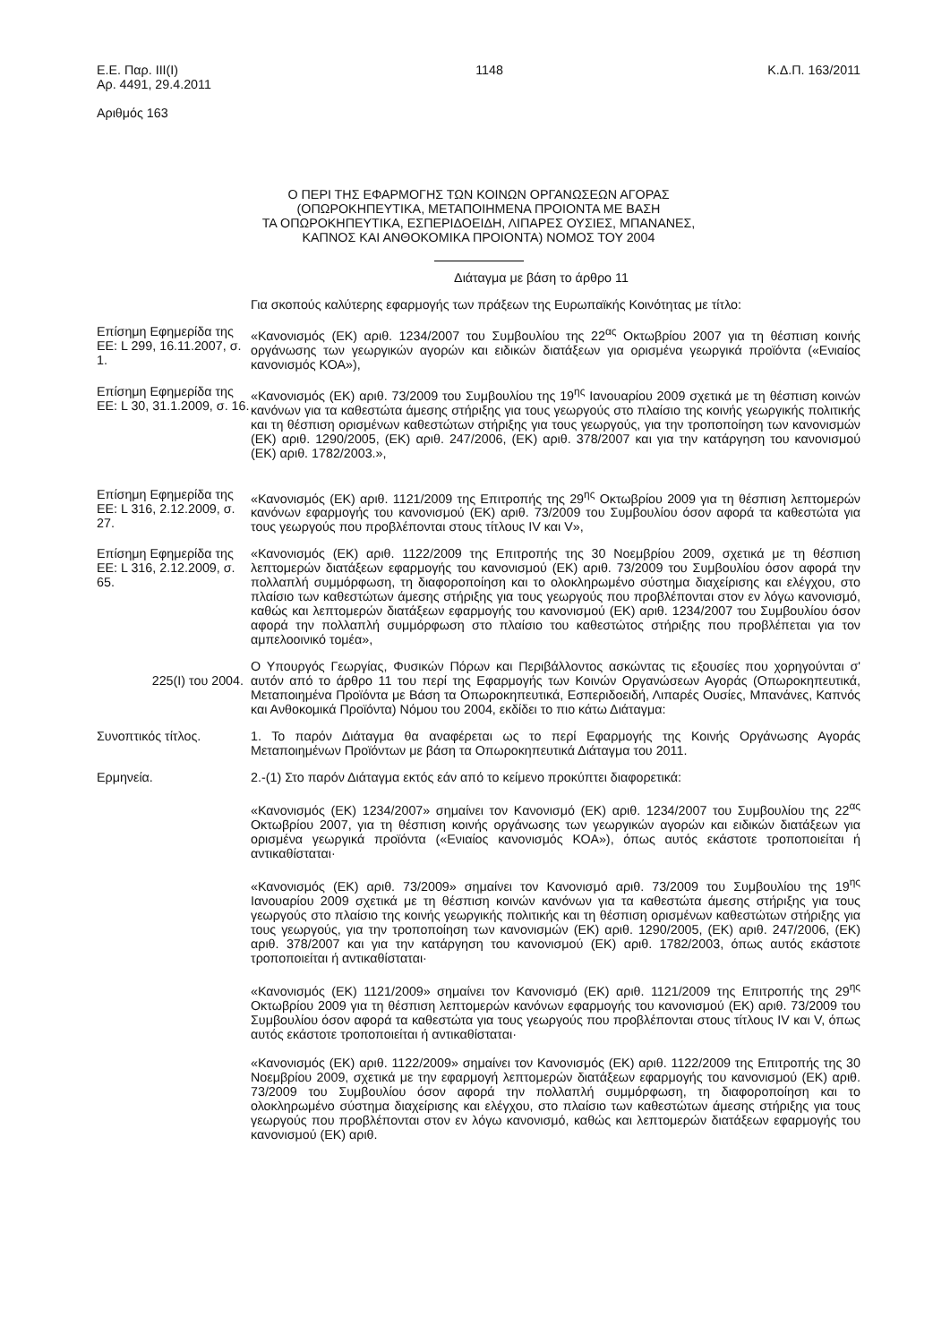Ε.Ε. Παρ. ΙΙΙ(Ι)
Αρ. 4491, 29.4.2011
Αριθμός 163
1148 Κ.Δ.Π. 163/2011
Ο ΠΕΡΙ ΤΗΣ ΕΦΑΡΜΟΓΗΣ ΤΩΝ ΚΟΙΝΩΝ ΟΡΓΑΝΩΣΕΩΝ ΑΓΟΡΑΣ
(ΟΠΩΡΟΚΗΠΕΥΤΙΚΑ, ΜΕΤΑΠΟΙΗΜΕΝΑ ΠΡΟΙΟΝΤΑ ΜΕ ΒΑΣΗ
ΤΑ ΟΠΩΡΟΚΗΠΕΥΤΙΚΑ, ΕΣΠΕΡΙΔΟΕΙΔΗ, ΛΙΠΑΡΕΣ ΟΥΣΙΕΣ, ΜΠΑΝΑΝΕΣ,
ΚΑΠΝΟΣ ΚΑΙ ΑΝΘΟΚΟΜΙΚΑ ΠΡΟΙΟΝΤΑ) ΝΟΜΟΣ ΤΟΥ 2004
Διάταγμα με βάση το άρθρο 11
Για σκοπούς καλύτερης εφαρμογής των πράξεων της Ευρωπαϊκής Κοινότητας με τίτλο:
Επίσημη Εφημερίδα της ΕΕ: L 299, 16.11.2007, σ. 1.
«Κανονισμός (ΕΚ) αριθ. 1234/2007 του Συμβουλίου της 22<sup>ας</sup> Οκτωβρίου 2007 για τη θέσπιση κοινής οργάνωσης των γεωργικών αγορών και ειδικών διατάξεων για ορισμένα γεωργικά προϊόντα («Ενιαίος κανονισμός ΚΟΑ»),
Επίσημη Εφημερίδα της ΕΕ: L 30, 31.1.2009, σ. 16.
«Κανονισμός (ΕΚ) αριθ. 73/2009 του Συμβουλίου της 19<sup>ης</sup> Ιανουαρίου 2009 σχετικά με τη θέσπιση κοινών κανόνων για τα καθεστώτα άμεσης στήριξης για τους γεωργούς στο πλαίσιο της κοινής γεωργικής πολιτικής και τη θέσπιση ορισμένων καθεστώτων στήριξης για τους γεωργούς, για την τροποποίηση των κανονισμών (ΕΚ) αριθ. 1290/2005, (ΕΚ) αριθ. 247/2006, (ΕΚ) αριθ. 378/2007 και για την κατάργηση του κανονισμού (ΕΚ) αριθ. 1782/2003.»,
Επίσημη Εφημερίδα της ΕΕ: L 316, 2.12.2009, σ. 27.
«Κανονισμός (ΕΚ) αριθ. 1121/2009 της Επιτροπής της 29<sup>ης</sup> Οκτωβρίου 2009 για τη θέσπιση λεπτομερών κανόνων εφαρμογής του κανονισμού (ΕΚ) αριθ. 73/2009 του Συμβουλίου όσον αφορά τα καθεστώτα για τους γεωργούς που προβλέπονται στους τίτλους IV και V»,
Επίσημη Εφημερίδα της ΕΕ: L 316, 2.12.2009, σ. 65.
«Κανονισμός (ΕΚ) αριθ. 1122/2009 της Επιτροπής της 30 Νοεμβρίου 2009, σχετικά με τη θέσπιση λεπτομερών διατάξεων εφαρμογής του κανονισμού (ΕΚ) αριθ. 73/2009 του Συμβουλίου όσον αφορά την πολλαπλή συμμόρφωση, τη διαφοροποίηση και το ολοκληρωμένο σύστημα διαχείρισης και ελέγχου, στο πλαίσιο των καθεστώτων άμεσης στήριξης για τους γεωργούς που προβλέπονται στον εν λόγω κανονισμό, καθώς και λεπτομερών διατάξεων εφαρμογής του κανονισμού (ΕΚ) αριθ. 1234/2007 του Συμβουλίου όσον αφορά την πολλαπλή συμμόρφωση στο πλαίσιο του καθεστώτος στήριξης που προβλέπεται για τον αμπελοοινικό τομέα»,
225(Ι) του 2004.
Ο Υπουργός Γεωργίας, Φυσικών Πόρων και Περιβάλλοντος ασκώντας τις εξουσίες που χορηγούνται σ' αυτόν από το άρθρο 11 του περί της Εφαρμογής των Κοινών Οργανώσεων Αγοράς (Οπωροκηπευτικά, Μεταποιημένα Προϊόντα με Βάση τα Οπωροκηπευτικά, Εσπεριδοειδή, Λιπαρές Ουσίες, Μπανάνες, Καπνός και Ανθοκομικά Προϊόντα) Νόμου του 2004, εκδίδει το πιο κάτω Διάταγμα:
Συνοπτικός τίτλος. 1. Το παρόν Διάταγμα θα αναφέρεται ως το περί Εφαρμογής της Κοινής Οργάνωσης Αγοράς Μεταποιημένων Προϊόντων με βάση τα Οπωροκηπευτικά Διάταγμα του 2011.
Ερμηνεία. 2.-(1) Στο παρόν Διάταγμα εκτός εάν από το κείμενο προκύπτει διαφορετικά:
«Κανονισμός (ΕΚ) 1234/2007» σημαίνει τον Κανονισμό (ΕΚ) αριθ. 1234/2007 του Συμβουλίου της 22<sup>ας</sup> Οκτωβρίου 2007, για τη θέσπιση κοινής οργάνωσης των γεωργικών αγορών και ειδικών διατάξεων για ορισμένα γεωργικά προϊόντα («Ενιαίος κανονισμός ΚΟΑ»), όπως αυτός εκάστοτε τροποποιείται ή αντικαθίσταται·
«Κανονισμός (ΕΚ) αριθ. 73/2009» σημαίνει τον Κανονισμό αριθ. 73/2009 του Συμβουλίου της 19<sup>ης</sup> Ιανουαρίου 2009 σχετικά με τη θέσπιση κοινών κανόνων για τα καθεστώτα άμεσης στήριξης για τους γεωργούς στο πλαίσιο της κοινής γεωργικής πολιτικής και τη θέσπιση ορισμένων καθεστώτων στήριξης για τους γεωργούς, για την τροποποίηση των κανονισμών (ΕΚ) αριθ. 1290/2005, (ΕΚ) αριθ. 247/2006, (ΕΚ) αριθ. 378/2007 και για την κατάργηση του κανονισμού (ΕΚ) αριθ. 1782/2003, όπως αυτός εκάστοτε τροποποιείται ή αντικαθίσταται·
«Κανονισμός (ΕΚ) 1121/2009» σημαίνει τον Κανονισμό (ΕΚ) αριθ. 1121/2009 της Επιτροπής της 29<sup>ης</sup> Οκτωβρίου 2009 για τη θέσπιση λεπτομερών κανόνων εφαρμογής του κανονισμού (ΕΚ) αριθ. 73/2009 του Συμβουλίου όσον αφορά τα καθεστώτα για τους γεωργούς που προβλέπονται στους τίτλους IV και V, όπως αυτός εκάστοτε τροποποιείται ή αντικαθίσταται·
«Κανονισμός (ΕΚ) αριθ. 1122/2009» σημαίνει τον Κανονισμός (ΕΚ) αριθ. 1122/2009 της Επιτροπής της 30 Νοεμβρίου 2009, σχετικά με την εφαρμογή λεπτομερών διατάξεων εφαρμογής του κανονισμού (ΕΚ) αριθ. 73/2009 του Συμβουλίου όσον αφορά την πολλαπλή συμμόρφωση, τη διαφοροποίηση και το ολοκληρωμένο σύστημα διαχείρισης και ελέγχου, στο πλαίσιο των καθεστώτων άμεσης στήριξης για τους γεωργούς που προβλέπονται στον εν λόγω κανονισμό, καθώς και λεπτομερών διατάξεων εφαρμογής του κανονισμού (ΕΚ) αριθ.